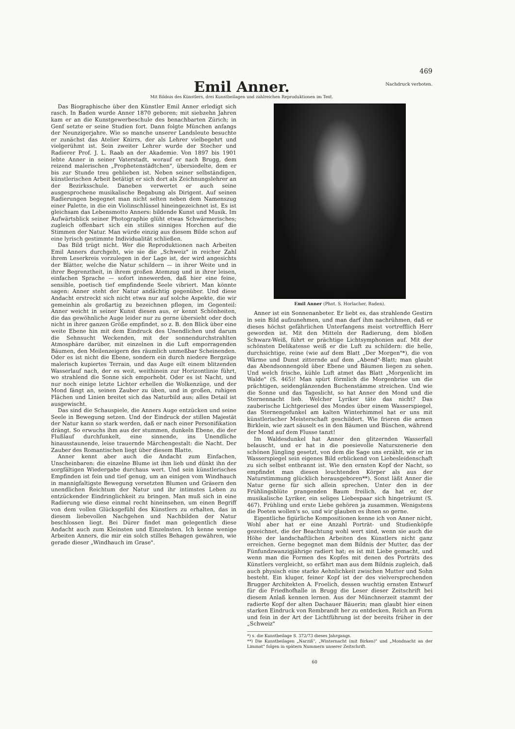469
Emil Anner.
Nachdruck verboten.
Mit Bildnis des Künstlers, drei Kunstbeilagen und zahlreichen Reproduktionen im Text.
Das Biographische über den Künstler Emil Anner erledigt sich rasch. In Baden wurde Anner 1870 geboren; mit siebzehn Jahren kam er an die Kunstgewerbeschule des benachbarten Zürich; in Genf setzte er seine Studien fort. Dann folgte München anfangs der Neunzigerjahre. Wie so manche unserer Landsleute besuchte er zunächst das Atelier Knirrs, der als Lehrer vielbegehrt und vielgerühmt ist. Sein zweiter Lehrer wurde der Stecher und Radierer Prof. J. L. Raab an der Akademie. Von 1897 bis 1901 lebte Anner in seiner Vaterstadt, worauf er nach Brugg, dem reizend malerischen „Prophetenstädtchen", übersiedelte, dem er bis zur Stunde treu geblieben ist. Neben seiner selbständigen, künstlerischen Arbeit betätigt er sich dort als Zeichnungslehrer an der Bezirksschule. Daneben verwertet er auch seine ausgesprochene musikalische Begabung als Dirigent. Auf seinen Radierungen begegnet man nicht selten neben dem Namenszug einer Palette, in die ein Violinschlüssel hineingezeichnet ist. Es ist gleichsam das Lebensmotto Anners: bildende Kunst und Musik. Im Aufwärtsblick seiner Photographie glüht etwas Schwärmerisches; zugleich offenbart sich ein stilles sinniges Horchen auf die Stimmen der Natur. Man würde einzig aus diesem Bilde schon auf eine lyrisch gestimmte Individualität schließen.
Das Bild trügt nicht. Wer die Reproduktionen nach Arbeiten Emil Anners durchgeht, wie sie die „Schweiz" in reicher Zahl ihrem Leserkreis vorzulegen in der Lage ist, der wird angesichts der Blätter, welche die Natur schildern — in ihrer Weite und in ihrer Begrenztheit, in ihrem großen Atemzug und in ihrer leisen, einfachen Sprache — sofort innewerden, daß hier eine feine, sensible, poetisch tief empfindende Seele vibriert. Man könnte sagen: Anner steht der Natur andächtig gegenüber. Und diese Andacht erstreckt sich nicht etwa nur auf solche Aspekte, die wir gemeinhin als großartig zu bezeichnen pflegen, im Gegenteil: Anner weicht in seiner Kunst diesen aus, er kennt Schönheiten, die das gewöhnliche Auge leider nur zu gerne übersieht oder doch nicht in ihrer ganzen Größe empfindet, so z. B. den Blick über eine weite Ebene hin mit dem Eindruck des Unendlichen und darum die Sehnsucht Weckenden, mit der sonnendurchstrahlten Atmosphäre darüber, mit einzelnen in die Luft emporragenden Bäumen, den Meilenzeigern des räumlich unmeßbar Scheinenden. Oder es ist nicht die Ebene, sondern ein durch niedere Bergzüge malerisch kupiertes Terrain, und das Auge eilt einem blitzenden Wasserlauf nach, der es weit, weithinein zur Horizontlinie führt, wo strahlend die Sonne sich emporhebt. Oder es ist Nacht, und nur noch einige letzte Lichter erhellen die Wolkenzüge, und der Mond fängt an, seinen Zauber zu üben, und in großen, ruhigen Flächen und Linien breitet sich das Naturbild aus; alles Detail ist ausgewischt.
Das sind die Schauspiele, die Anners Auge entzücken und seine Seele in Bewegung setzen. Und der Eindruck der stillen Majestät der Natur kann so stark werden, daß er nach einer Personifikation drängt. So erwuchs ihm aus der stummen, dunkeln Ebene, die der Flußlauf durchfunkelt, eine sinnende, ins Unendliche hinausstaunende, leise trauernde Märchengestalt: die Nacht. Der Zauber des Romantischen liegt über diesem Blatte.
Anner kennt aber auch die Andacht zum Einfachen, Unscheinbaren: die einzelne Blume ist ihm lieb und dünkt ihn der sorgfältigen Wiedergabe durchaus wert. Und sein künstlerisches Empfinden ist fein und tief genug, um an einigen vom Windhauch in mannigfaltigste Bewegung versetzten Blumen und Gräsern den unendlichen Reichtum der Natur und ihr intimstes Leben zu entzückender Eindringlichkeit zu bringen. Man muß sich in eine Radierung wie diese einmal recht hineinsehen, um einen Begriff von dem vollen Glücksgefühl des Künstlers zu erhalten, das in diesem liebevollen Nachgehen und Nachbilden der Natur beschlossen liegt. Bei Dürer findet man gelegentlich diese Andacht auch zum Kleinsten und Einzelnsten. Ich kenne wenige Arbeiten Anners, die mir ein solch stilles Behagen gewähren, wie gerade dieser „Windhauch im Grase".
Emil Anner (Phot. S. Horlacher, Baden).
Anner ist ein Sonnenanbeter. Er liebt es, das strahlende Gestirn in sein Bild aufzunehmen, und man darf ihm nachrühmen, daß er dieses höchst gefährlichen Unterfangens meist vortrefflich Herr geworden ist. Mit den Mitteln der Radierung, dem bloßen Schwarz-Weiß, führt er prächtige Lichtsymphonien auf. Mit der schönsten Delikatesse weiß er die Luft zu schildern: die helle, durchsichtige, reine (wie auf dem Blatt „Der Morgen"*), die von Wärme und Dunst zitternde auf dem „Abend"-Blatt; man glaubt das Abendsonnengold über Ebene und Bäumen liegen zu sehen. Und welch frische, kühle Luft atmet das Blatt „Morgenlicht im Walde" (S. 465)! Man spürt förmlich die Morgenbrise um die prächtigen, seidenglänzenden Buchenstämme streichen. Und wie die Sonne und das Tageslicht, so hat Anner den Mond und die Sternennacht lieb. Welcher Lyriker täte das nicht? Das zauberische Lichtgeriesel des Mondes über einem Wasserspiegel, das Sternengefunkel am kalten Winterhimmel hat er uns mit künstlerischer Meisterschaft geschildert. Wie frieren die armen Birklein, wie zart säuselt es in den Bäumen und Büschen, während der Mond auf dem Flusse tanzt!
Im Waldesdunkel hat Anner den glitzernden Wasserfall belauscht, und er hat in die poesievolle Naturszenerie den schönen Jüngling gesetzt, von dem die Sage uns erzählt, wie er im Wasserspiegel sein eigenes Bild erblickend von Liebesleidenschaft zu sich selbst entbrannt ist. Wie den ernsten Kopf der Nacht, so empfindet man diesen leuchtenden Körper als aus der Naturstimmung glücklich herausgeboren**). Sonst läßt Anner die Natur gerne für sich allein sprechen. Unter den in der Frühlingsblüte prangenden Baum freilich, da hat er, der musikalische Lyriker, ein seliges Liebespaar sich hingeträumt (S. 467). Frühling und erste Liebe gehören ja zusammen. Wenigstens die Poeten wollen's so, und wir glauben es ihnen so gerne.
Eigentliche figürliche Kompositionen kenne ich von Anner nicht. Wohl aber hat er eine Anzahl Porträt- und Studienköpfe gezeichnet, die der Beachtung wohl wert sind, wenn sie auch die Höhe der landschaftlichen Arbeiten des Künstlers nicht ganz erreichen. Gerne begegnet man dem Bildnis der Mutter, das der Fünfundzwanzigjährige radiert hat; es ist mit Liebe gemacht, und wenn man die Formen des Kopfes mit denen des Porträts des Künstlers vergleicht, so erfährt man aus dem Bildnis zugleich, daß auch physisch eine starke Aehnlichkeit zwischen Mutter und Sohn besteht. Ein kluger, feiner Kopf ist der des vielversprechenden Brugger Architekten A. Froelich, dessen wuchtig ernsten Entwurf für die Friedhofhalle in Brugg die Leser dieser Zeitschrift bei diesem Anlaß kennen lernen. Aus der Münchnerzeit stammt der radierte Kopf der alten Dachauer Bäuerin; man glaubt hier einen starken Eindruck von Rembrandt her zu entdecken. Reich an Form und fein in der Art der Lichtführung ist der bereits früher in der „Schweiz"
*) s. die Kunstbeilage S. 372/73 dieses Jahrgangs.
**) Die Kunstbeilagen „Narziß", „Winternacht (mit Birken)" und „Mondnacht an der Limmat" folgen in spätern Nummern unserer Zeitschrift.
60